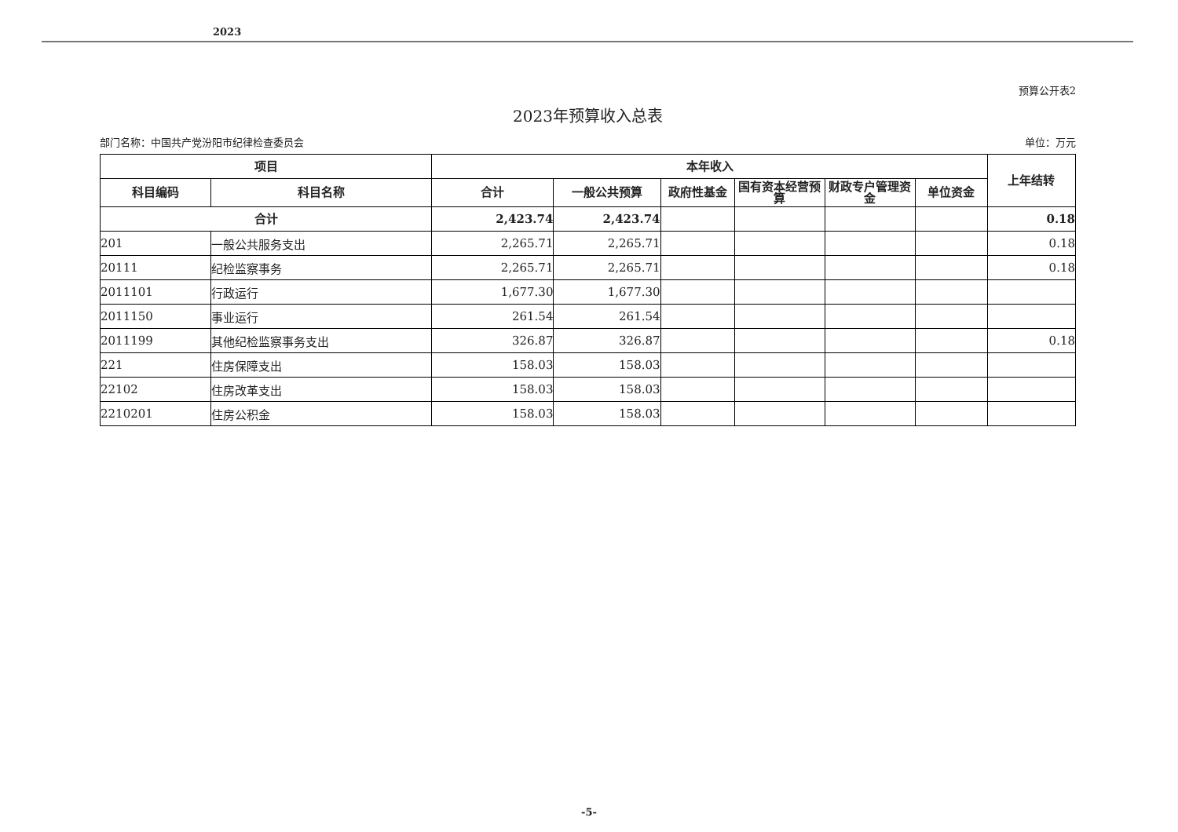2023
预算公开表2
2023年预算收入总表
部门名称：中国共产党汾阳市纪律检查委员会 单位：万元
| 项目 | | 本年收入 | | | | | | 上年结转 |
| --- | --- | --- | --- | --- | --- | --- | --- | --- |
| 科目编码 | 科目名称 | 合计 | 一般公共预算 | 政府性基金 | 国有资本经营预算 | 财政专户管理资金 | 单位资金 | |
| 合计 | | 2,423.74 | 2,423.74 | | | | | 0.18 |
| 201 | 一般公共服务支出 | 2,265.71 | 2,265.71 | | | | | 0.18 |
| 20111 | 纪检监察事务 | 2,265.71 | 2,265.71 | | | | | 0.18 |
| 2011101 | 行政运行 | 1,677.30 | 1,677.30 | | | | | |
| 2011150 | 事业运行 | 261.54 | 261.54 | | | | | |
| 2011199 | 其他纪检监察事务支出 | 326.87 | 326.87 | | | | | 0.18 |
| 221 | 住房保障支出 | 158.03 | 158.03 | | | | | |
| 22102 | 住房改革支出 | 158.03 | 158.03 | | | | | |
| 2210201 | 住房公积金 | 158.03 | 158.03 | | | | | |
-5-